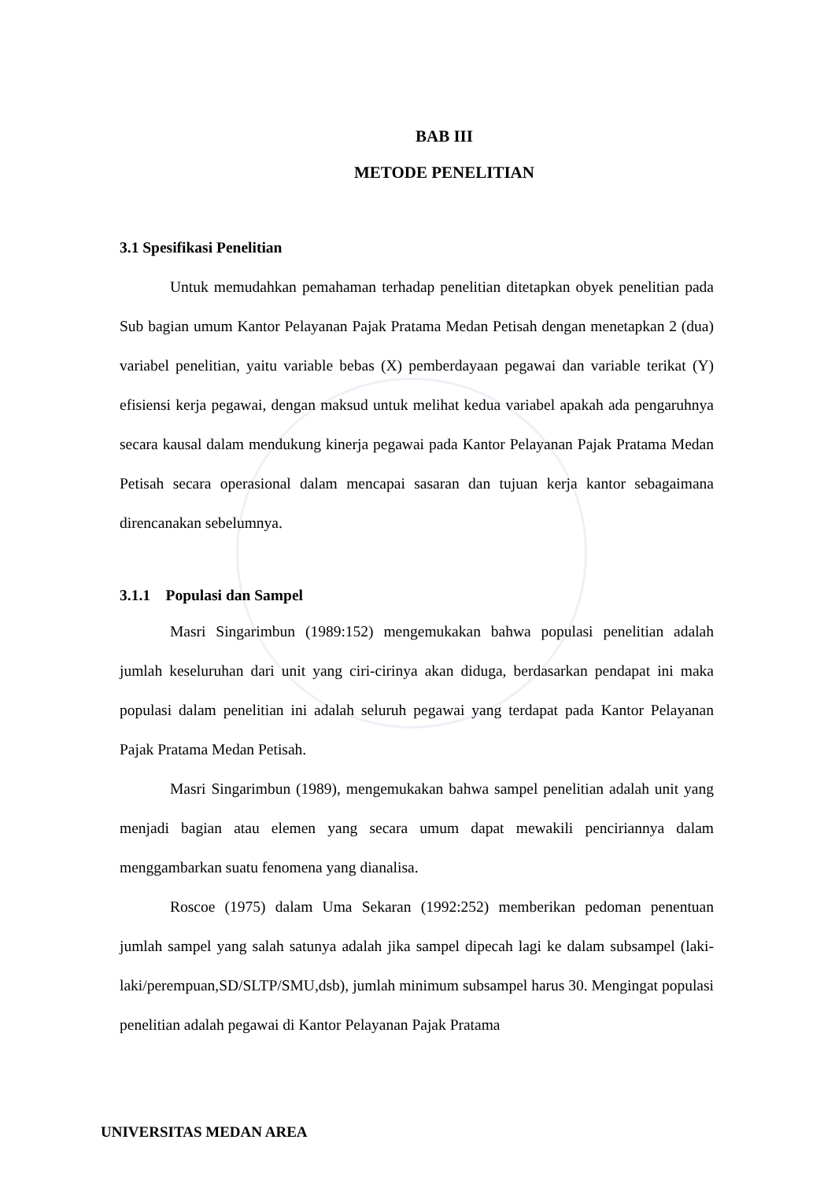BAB III
METODE PENELITIAN
3.1 Spesifikasi Penelitian
Untuk memudahkan pemahaman terhadap penelitian ditetapkan obyek penelitian pada Sub bagian umum Kantor Pelayanan Pajak Pratama Medan Petisah dengan menetapkan 2 (dua) variabel penelitian, yaitu variable bebas (X) pemberdayaan pegawai dan variable terikat (Y) efisiensi kerja pegawai, dengan maksud untuk melihat kedua variabel apakah ada pengaruhnya secara kausal dalam mendukung kinerja pegawai pada Kantor Pelayanan Pajak Pratama Medan Petisah secara operasional dalam mencapai sasaran dan tujuan kerja kantor sebagaimana direncanakan sebelumnya.
3.1.1 Populasi dan Sampel
Masri Singarimbun (1989:152) mengemukakan bahwa populasi penelitian adalah jumlah keseluruhan dari unit yang ciri-cirinya akan diduga, berdasarkan pendapat ini maka populasi dalam penelitian ini adalah seluruh pegawai yang terdapat pada Kantor Pelayanan Pajak Pratama Medan Petisah.
Masri Singarimbun (1989), mengemukakan bahwa sampel penelitian adalah unit yang menjadi bagian atau elemen yang secara umum dapat mewakili penciriannya dalam menggambarkan suatu fenomena yang dianalisa.
Roscoe (1975) dalam Uma Sekaran (1992:252) memberikan pedoman penentuan jumlah sampel yang salah satunya adalah jika sampel dipecah lagi ke dalam subsampel (laki-laki/perempuan,SD/SLTP/SMU,dsb), jumlah minimum subsampel harus 30. Mengingat populasi penelitian adalah pegawai di Kantor Pelayanan Pajak Pratama
UNIVERSITAS MEDAN AREA